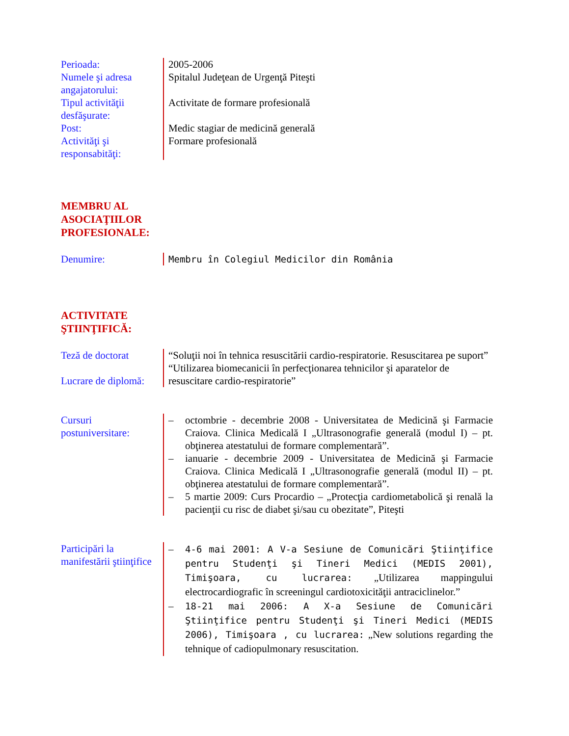Perioada:
Numele şi adresa angajatorului:
Tipul activităţii desfăşurate:
Post:
Activităţi şi responsabităţi:
2005-2006
Spitalul Judeţean de Urgenţă Piteşti
Activitate de formare profesională
Medic stagiar de medicină generală
Formare profesională
MEMBRU AL
ASOCIAŢIILOR
PROFESIONALE:
Denumire: Membru în Colegiul Medicilor din România
ACTIVITATE
ŞTIINŢIFICĂ:
Teză de doctorat
Lucrare de diplomă:
“Soluţii noi în tehnica resuscitării cardio-respiratorie. Resuscitarea pe suport”
“Utilizarea biomecanicii în perfecţionarea tehnicilor şi aparatelor de resuscitare cardio-respiratorie”
Cursuri postuniversitare:
– octombrie - decembrie 2008 - Universitatea de Medicină şi Farmacie Craiova. Clinica Medicală I „Ultrasonografie generală (modul I) – pt. obţinerea atestatului de formare complementară”.
– ianuarie - decembrie 2009 - Universitatea de Medicină şi Farmacie Craiova. Clinica Medicală I „Ultrasonografie generală (modul II) – pt. obţinerea atestatului de formare complementară”.
– 5 martie 2009: Curs Procardio – „Protecţia cardiometabolică şi renală la pacienţii cu risc de diabet şi/sau cu obezitate”, Piteşti
Participări la manifestării ştiinţifice
– 4-6 mai 2001: A V-a Sesiune de Comunicări Ştiinţifice pentru Studenţi şi Tineri Medici (MEDIS 2001), Timişoara, cu lucrarea: „Utilizarea mappingului electrocardiografic în screeningul cardiotoxicităţii antraciclinelor.”
– 18-21 mai 2006: A X-a Sesiune de Comunicări Ştiinţifice pentru Studenţi şi Tineri Medici (MEDIS 2006), Timişoara , cu lucrarea: „New solutions regarding the tehnique of cadiopulmonary resuscitation.